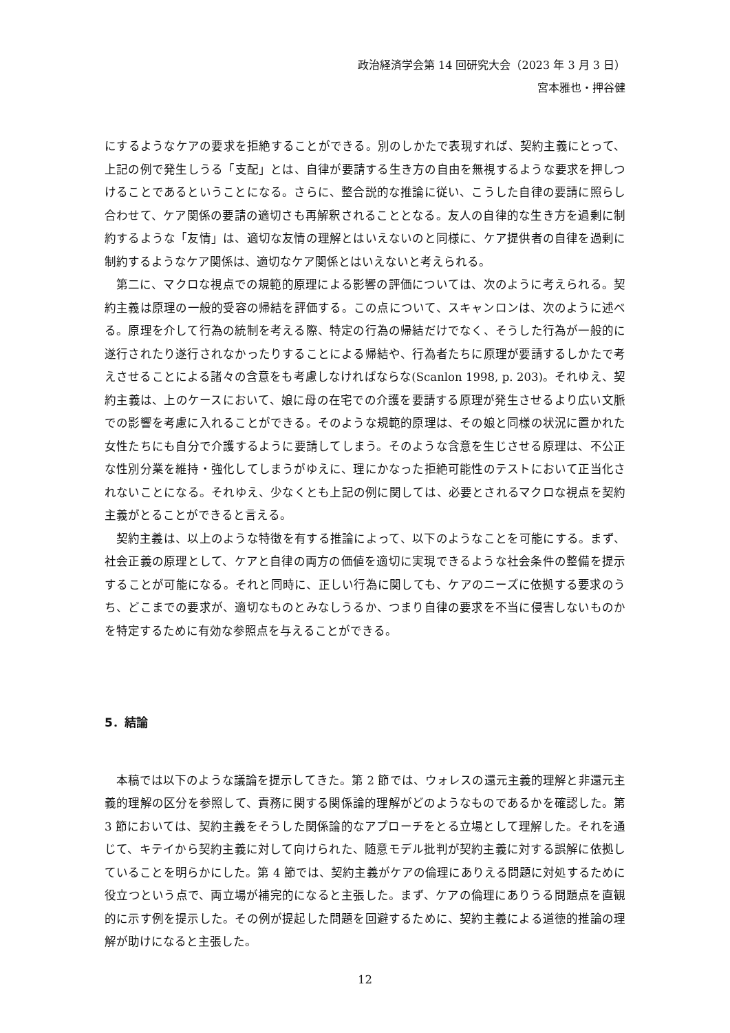政治経済学会第 14 回研究大会（2023 年 3 月 3 日）
宮本雅也・押谷健
にするようなケアの要求を拒絶することができる。別のしかたで表現すれば、契約主義にとって、上記の例で発生しうる「支配」とは、自律が要請する生き方の自由を無視するような要求を押しつけることであるということになる。さらに、整合説的な推論に従い、こうした自律の要請に照らし合わせて、ケア関係の要請の適切さも再解釈されることとなる。友人の自律的な生き方を過剰に制約するような「友情」は、適切な友情の理解とはいえないのと同様に、ケア提供者の自律を過剰に制約するようなケア関係は、適切なケア関係とはいえないと考えられる。
第二に、マクロな視点での規範的原理による影響の評価については、次のように考えられる。契約主義は原理の一般的受容の帰結を評価する。この点について、スキャンロンは、次のように述べる。原理を介して行為の統制を考える際、特定の行為の帰結だけでなく、そうした行為が一般的に遂行されたり遂行されなかったりすることによる帰結や、行為者たちに原理が要請するしかたで考えさせることによる諸々の含意をも考慮しなければならな(Scanlon 1998, p. 203)。それゆえ、契約主義は、上のケースにおいて、娘に母の在宅での介護を要請する原理が発生させるより広い文脈での影響を考慮に入れることができる。そのような規範的原理は、その娘と同様の状況に置かれた女性たちにも自分で介護するように要請してしまう。そのような含意を生じさせる原理は、不公正な性別分業を維持・強化してしまうがゆえに、理にかなった拒絶可能性のテストにおいて正当化されないことになる。それゆえ、少なくとも上記の例に関しては、必要とされるマクロな視点を契約主義がとることができると言える。
契約主義は、以上のような特徴を有する推論によって、以下のようなことを可能にする。まず、社会正義の原理として、ケアと自律の両方の価値を適切に実現できるような社会条件の整備を提示することが可能になる。それと同時に、正しい行為に関しても、ケアのニーズに依拠する要求のうち、どこまでの要求が、適切なものとみなしうるか、つまり自律の要求を不当に侵害しないものかを特定するために有効な参照点を与えることができる。
5．結論
本稿では以下のような議論を提示してきた。第 2 節では、ウォレスの還元主義的理解と非還元主義的理解の区分を参照して、責務に関する関係論的理解がどのようなものであるかを確認した。第 3 節においては、契約主義をそうした関係論的なアプローチをとる立場として理解した。それを通じて、キテイから契約主義に対して向けられた、随意モデル批判が契約主義に対する誤解に依拠していることを明らかにした。第 4 節では、契約主義がケアの倫理にありえる問題に対処するために役立つという点で、両立場が補完的になると主張した。まず、ケアの倫理にありうる問題点を直観的に示す例を提示した。その例が提起した問題を回避するために、契約主義による道徳的推論の理解が助けになると主張した。
12